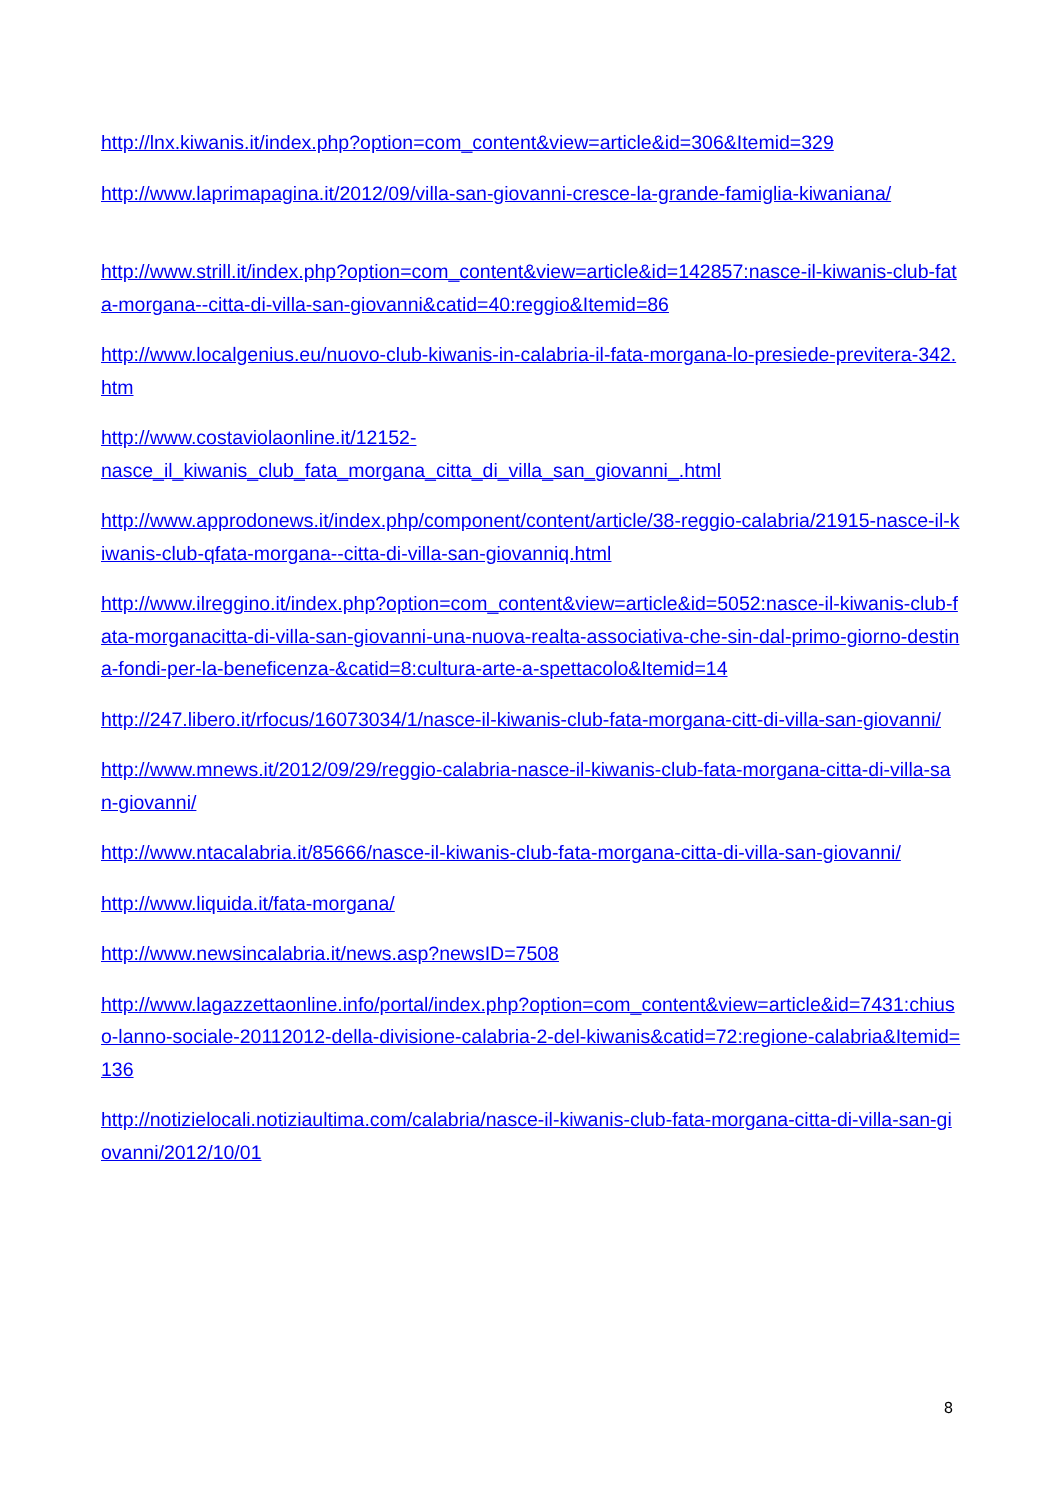http://lnx.kiwanis.it/index.php?option=com_content&view=article&id=306&Itemid=329
http://www.laprimapagina.it/2012/09/villa-san-giovanni-cresce-la-grande-famiglia-kiwaniana/
http://www.strill.it/index.php?option=com_content&view=article&id=142857:nasce-il-kiwanis-club-fata-morgana--citta-di-villa-san-giovanni&catid=40:reggio&Itemid=86
http://www.localgenius.eu/nuovo-club-kiwanis-in-calabria-il-fata-morgana-lo-presiede-previtera-342.htm
http://www.costaviolaonline.it/12152-
nasce_il_kiwanis_club_fata_morgana_citta_di_villa_san_giovanni_.html
http://www.approdonews.it/index.php/component/content/article/38-reggio-calabria/21915-nasce-il-kiwanis-club-qfata-morgana--citta-di-villa-san-giovanniq.html
http://www.ilreggino.it/index.php?option=com_content&view=article&id=5052:nasce-il-kiwanis-club-fata-morganacitta-di-villa-san-giovanni-una-nuova-realta-associativa-che-sin-dal-primo-giorno-destina-fondi-per-la-beneficenza-&catid=8:cultura-arte-a-spettacolo&Itemid=14
http://247.libero.it/rfocus/16073034/1/nasce-il-kiwanis-club-fata-morgana-citt-di-villa-san-giovanni/
http://www.mnews.it/2012/09/29/reggio-calabria-nasce-il-kiwanis-club-fata-morgana-citta-di-villa-san-giovanni/
http://www.ntacalabria.it/85666/nasce-il-kiwanis-club-fata-morgana-citta-di-villa-san-giovanni/
http://www.liquida.it/fata-morgana/
http://www.newsincalabria.it/news.asp?newsID=7508
http://www.lagazzettaonline.info/portal/index.php?option=com_content&view=article&id=7431:chiuso-lanno-sociale-20112012-della-divisione-calabria-2-del-kiwanis&catid=72:regione-calabria&Itemid=136
http://notizielocali.notiziaultima.com/calabria/nasce-il-kiwanis-club-fata-morgana-citta-di-villa-san-giovanni/2012/10/01
8